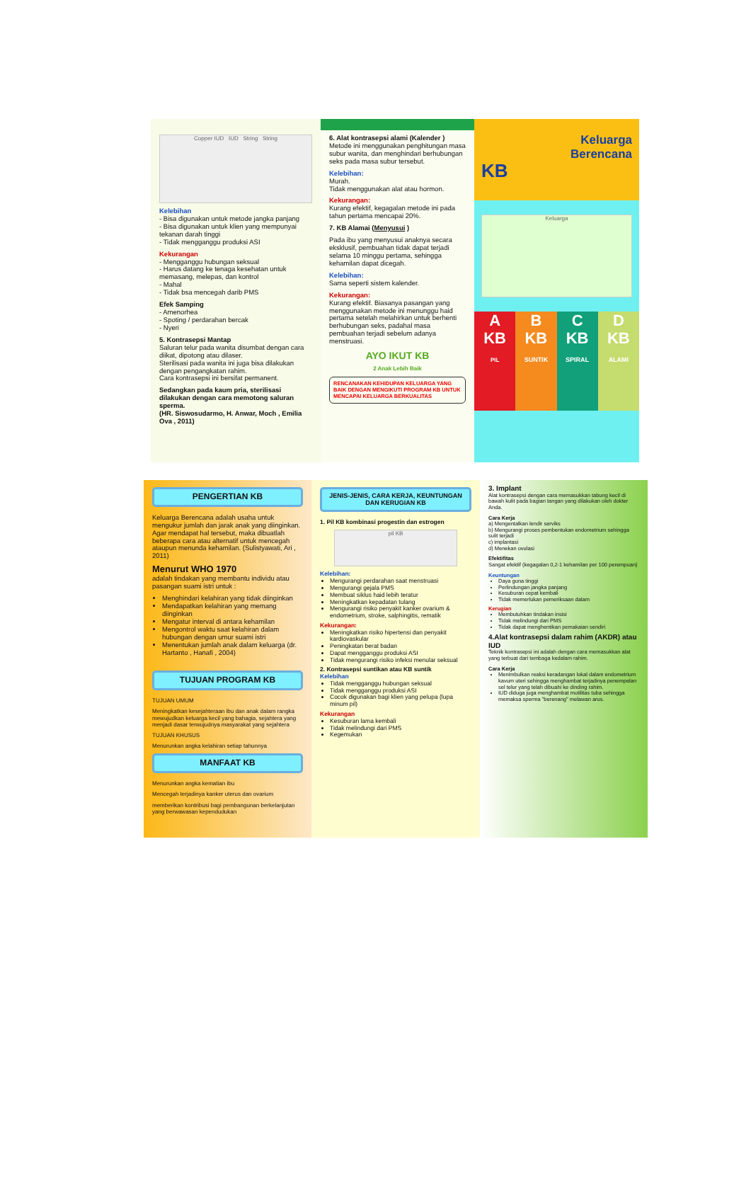Copper IUD IUD String String
Kelebihan
- Bisa digunakan untuk metode jangka panjang
- Bisa digunakan untuk klien yang mempunyai tekanan darah tinggi
- Tidak mengganggu produksi ASI
Kekurangan
- Mengganggu hubungan seksual
- Harus datang ke tenaga kesehatan untuk memasang, melepas, dan kontrol
- Mahal
- Tidak bsa mencegah darib PMS
Efek Samping
- Amenorhea
- Spoting / perdarahan bercak
- Nyeri
5. Kontrasepsi Mantap
Saluran telur pada wanita disumbat dengan cara diikat, dipotong atau dilaser.
Sterilisasi pada wanita ini juga bisa dilakukan dengan pengangkatan rahim.
Cara kontrasepsi ini bersifat permanent.
Sedangkan pada kaum pria, sterilisasi dilakukan dengan cara memotong saluran sperma.
(HR. Siswosudarmo, H. Anwar, Moch , Emilia Ova , 2011)
6. Alat kontrasepsi alami (Kalender )
Metode ini menggunakan penghitungan masa subur wanita, dan menghindari berhubungan seks pada masa subur tersebut.
Kelebihan:
Murah.
Tidak menggunakan alat atau hormon.
Kekurangan:
Kurang efektif, kegagalan metode ini pada tahun pertama mencapai 20%.
7. KB Alamai (Menyusui )
Pada ibu yang menyusui anaknya secara eksklusif, pembuahan tidak dapat terjadi selama 10 minggu pertama, sehingga kehamilan dapat dicegah.
Kelebihan:
Sama seperti sistem kalender.
Kekurangan:
Kurang efektif. Biasanya pasangan yang menggunakan metode ini menunggu haid pertama setelah melahirkan untuk berhenti berhubungan seks, padahal masa pembuahan terjadi sebelum adanya menstruasi.
AYO IKUT KB
2 Anak Lebih Baik
RENCANAKAN KEHIDUPAN KELUARGA YANG BAIK DENGAN MENGIKUTI PROGRAM KB UNTUK MENCAPAI KELUARGA BERKUALITAS
Keluarga
Berencana
KB
Keluarga
A
KB
PIL
B
KB
SUNTIK
C
KB
SPIRAL
D
KB
ALAMI
PENGERTIAN KB
Keluarga Berencana adalah usaha untuk mengukur jumlah dan jarak anak yang diinginkan. Agar mendapat hal tersebut, maka dibuatlah beberapa cara atau alternatif untuk mencegah ataupun menunda kehamilan. (Sulistyawati, Ari , 2011)
Menurut WHO 1970
adalah tindakan yang membantu individu atau pasangan suami istri untuk :
Menghindari kelahiran yang tidak diinginkan
Mendapatkan kelahiran yang memang diinginkan
Mengatur interval di antara kehamilan
Mengontrol waktu saat kelahiran dalam hubungan dengan umur suami istri
Menentukan jumlah anak dalam keluarga (dr. Hartanto , Hanafi , 2004)
TUJUAN PROGRAM KB
TUJUAN UMUM
Meningkatkan kesejahteraan ibu dan anak dalam rangka mewujudkan keluarga kecil yang bahagia, sejahtera yang menjadi dasar terwujudnya masyarakat yang sejahtera
TUJUAN KHUSUS
Menurunkan angka kelahiran setiap tahunnya
MANFAAT KB
Menurunkan angka kematian ibu
Mencegah terjadinya kanker uterus dan ovarium
memberikan kontribusi bagi pembangunan berkelanjutan yang berwawasan kependudukan
JENIS-JENIS, CARA KERJA, KEUNTUNGAN DAN KERUGIAN KB
1. Pil KB kombinasi progestin dan estrogen
pil KB
Kelebihan:
Mengurangi perdarahan saat menstruasi
Mengurangi gejala PMS
Membuat siklus haid lebih teratur
Meningkatkan kepadatan tulang
Mengurangi risiko penyakit kanker ovarium & endometrium, stroke, salphingitis, rematik
Kekurangan:
Meningkatkan risiko hipertensi dan penyakit kardiovaskular
Peningkatan berat badan
Dapat mengganggu produksi ASI
Tidak mengurangi risiko infeksi menular seksual
2. Kontrasepsi suntikan atau KB suntik
Kelebihan
Tidak mengganggu hubungan seksual
Tidak mengganggu produksi ASI
Cocok digunakan bagi klien yang pelupa (lupa minum pil)
Kekurangan
Kesuburan lama kembali
Tidak melindungi dari PMS
Kegemukan
3. Implant
Alat kontrasepsi dengan cara memasukkan tabung kecil di bawah kulit pada bagian tangan yang dilakukan oleh dokter Anda.
Cara Kerja
a) Mengentalkan lendir serviks
b) Mengurangi proses pembentukan endometrium sehingga sulit terjadi
c) implantasi
d) Menekan ovulasi
Efektifitas
Sangat efektif (kegagalan 0,2-1 kehamilan per 100 perempuan)
Keuntungan
Daya guna tinggi
Perlindungan jangka panjang
Kesuburan cepat kembali
Tidak memerlukan pemeriksaan dalam
Kerugian
Membutuhkan tindakan insisi
Tidak melindungi dari PMS
Tidak dapat menghentikan pemakaian sendiri
4.Alat kontrasepsi dalam rahim (AKDR) atau IUD
Teknik kontrasepsi ini adalah dengan cara memasukkan alat yang terbuat dari tembaga kedalam rahim.
Cara Kerja
Menimbulkan reaksi keradangan lokal dalam endometrium kavum uteri sehingga menghambat terjadinya penempelan sel telur yang telah dibuahi ke dinding rahim.
IUD diduga juga menghambat motilitas tuba sehingga memaksa sperma "berenang" melawan arus.